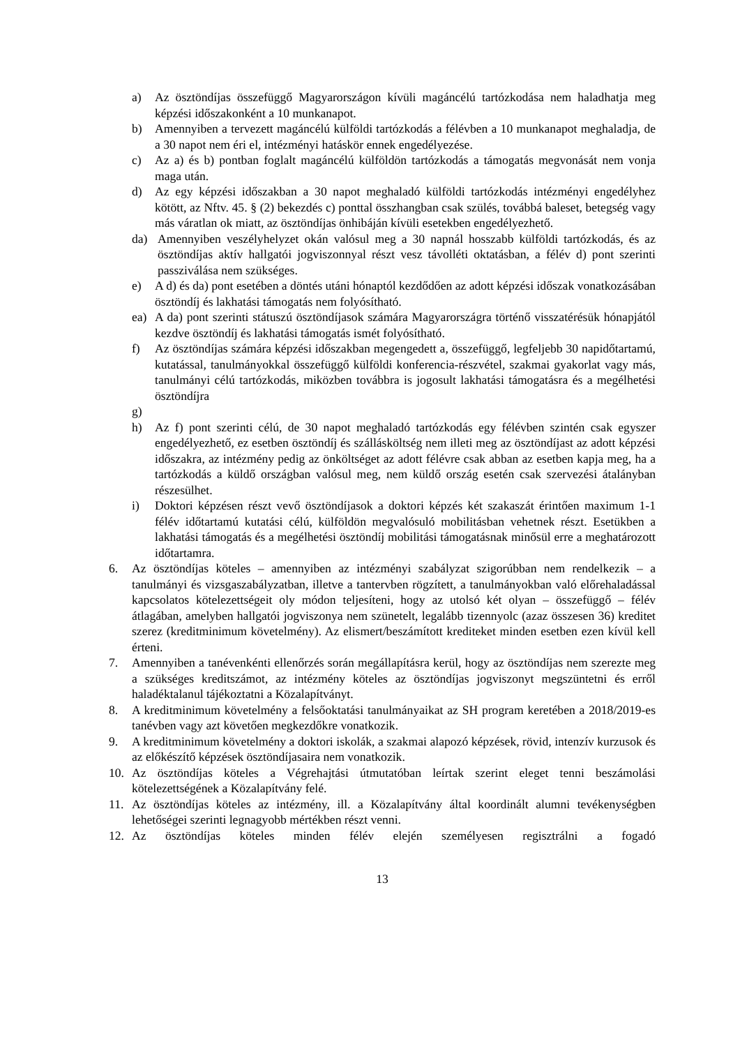a) Az ösztöndíjas összefüggő Magyarországon kívüli magáncélú tartózkodása nem haladhatja meg képzési időszakonként a 10 munkanapot.
b) Amennyiben a tervezett magáncélú külföldi tartózkodás a félévben a 10 munkanapot meghaladja, de a 30 napot nem éri el, intézményi hatáskör ennek engedélyezése.
c) Az a) és b) pontban foglalt magáncélú külföldön tartózkodás a támogatás megvonását nem vonja maga után.
d) Az egy képzési időszakban a 30 napot meghaladó külföldi tartózkodás intézményi engedélyhez kötött, az Nftv. 45. § (2) bekezdés c) ponttal összhangban csak szülés, továbbá baleset, betegség vagy más váratlan ok miatt, az ösztöndíjas önhibáján kívüli esetekben engedélyezhető.
da) Amennyiben veszélyhelyzet okán valósul meg a 30 napnál hosszabb külföldi tartózkodás, és az ösztöndíjas aktív hallgatói jogviszonnyal részt vesz távolléti oktatásban, a félév d) pont szerinti passziválása nem szükséges.
e) A d) és da) pont esetében a döntés utáni hónaptól kezdődően az adott képzési időszak vonatkozásában ösztöndíj és lakhatási támogatás nem folyósítható.
ea) A da) pont szerinti státuszú ösztöndíjasok számára Magyarországra történő visszatérésük hónapjától kezdve ösztöndíj és lakhatási támogatás ismét folyósítható.
f) Az ösztöndíjas számára képzési időszakban megengedett a, összefüggő, legfeljebb 30 napidőtartamú, kutatással, tanulmányokkal összefüggő külföldi konferencia-részvétel, szakmai gyakorlat vagy más, tanulmányi célú tartózkodás, miközben továbbra is jogosult lakhatási támogatásra és a megélhetési ösztöndíjra
g)
h) Az f) pont szerinti célú, de 30 napot meghaladó tartózkodás egy félévben szintén csak egyszer engedélyezhető, ez esetben ösztöndíj és szállásköltség nem illeti meg az ösztöndíjast az adott képzési időszakra, az intézmény pedig az önköltséget az adott félévre csak abban az esetben kapja meg, ha a tartózkodás a küldő országban valósul meg, nem küldő ország esetén csak szervezési átalányban részesülhet.
i) Doktori képzésen részt vevő ösztöndíjasok a doktori képzés két szakaszát érintően maximum 1-1 félév időtartamú kutatási célú, külföldön megvalósuló mobilitásban vehetnek részt. Esetükben a lakhatási támogatás és a megélhetési ösztöndíj mobilitási támogatásnak minősül erre a meghatározott időtartamra.
6. Az ösztöndíjas köteles – amennyiben az intézményi szabályzat szigorúbban nem rendelkezik – a tanulmányi és vizsgaszabályzatban, illetve a tantervben rögzített, a tanulmányokban való előrehaladással kapcsolatos kötelezettségeit oly módon teljesíteni, hogy az utolsó két olyan – összefüggő – félév átlagában, amelyben hallgatói jogviszonya nem szünetelt, legalább tizennyolc (azaz összesen 36) kreditet szerez (kreditminimum követelmény). Az elismert/beszámított krediteket minden esetben ezen kívül kell érteni.
7. Amennyiben a tanévenkénti ellenőrzés során megállapításra kerül, hogy az ösztöndíjas nem szerezte meg a szükséges kreditszámot, az intézmény köteles az ösztöndíjas jogviszonyt megszüntetni és erről haladéktalanul tájékoztatni a Közalapítványt.
8. A kreditminimum követelmény a felsőoktatási tanulmányaikat az SH program keretében a 2018/2019-es tanévben vagy azt követően megkezdőkre vonatkozik.
9. A kreditminimum követelmény a doktori iskolák, a szakmai alapozó képzések, rövid, intenzív kurzusok és az előkészítő képzések ösztöndíjasaira nem vonatkozik.
10. Az ösztöndíjas köteles a Végrehajtási útmutatóban leírtak szerint eleget tenni beszámolási kötelezettségének a Közalapítvány felé.
11. Az ösztöndíjas köteles az intézmény, ill. a Közalapítvány által koordinált alumni tevékenységben lehetőségei szerinti legnagyobb mértékben részt venni.
12. Az ösztöndíjas köteles minden félév elején személyesen regisztrálni a fogadó
13